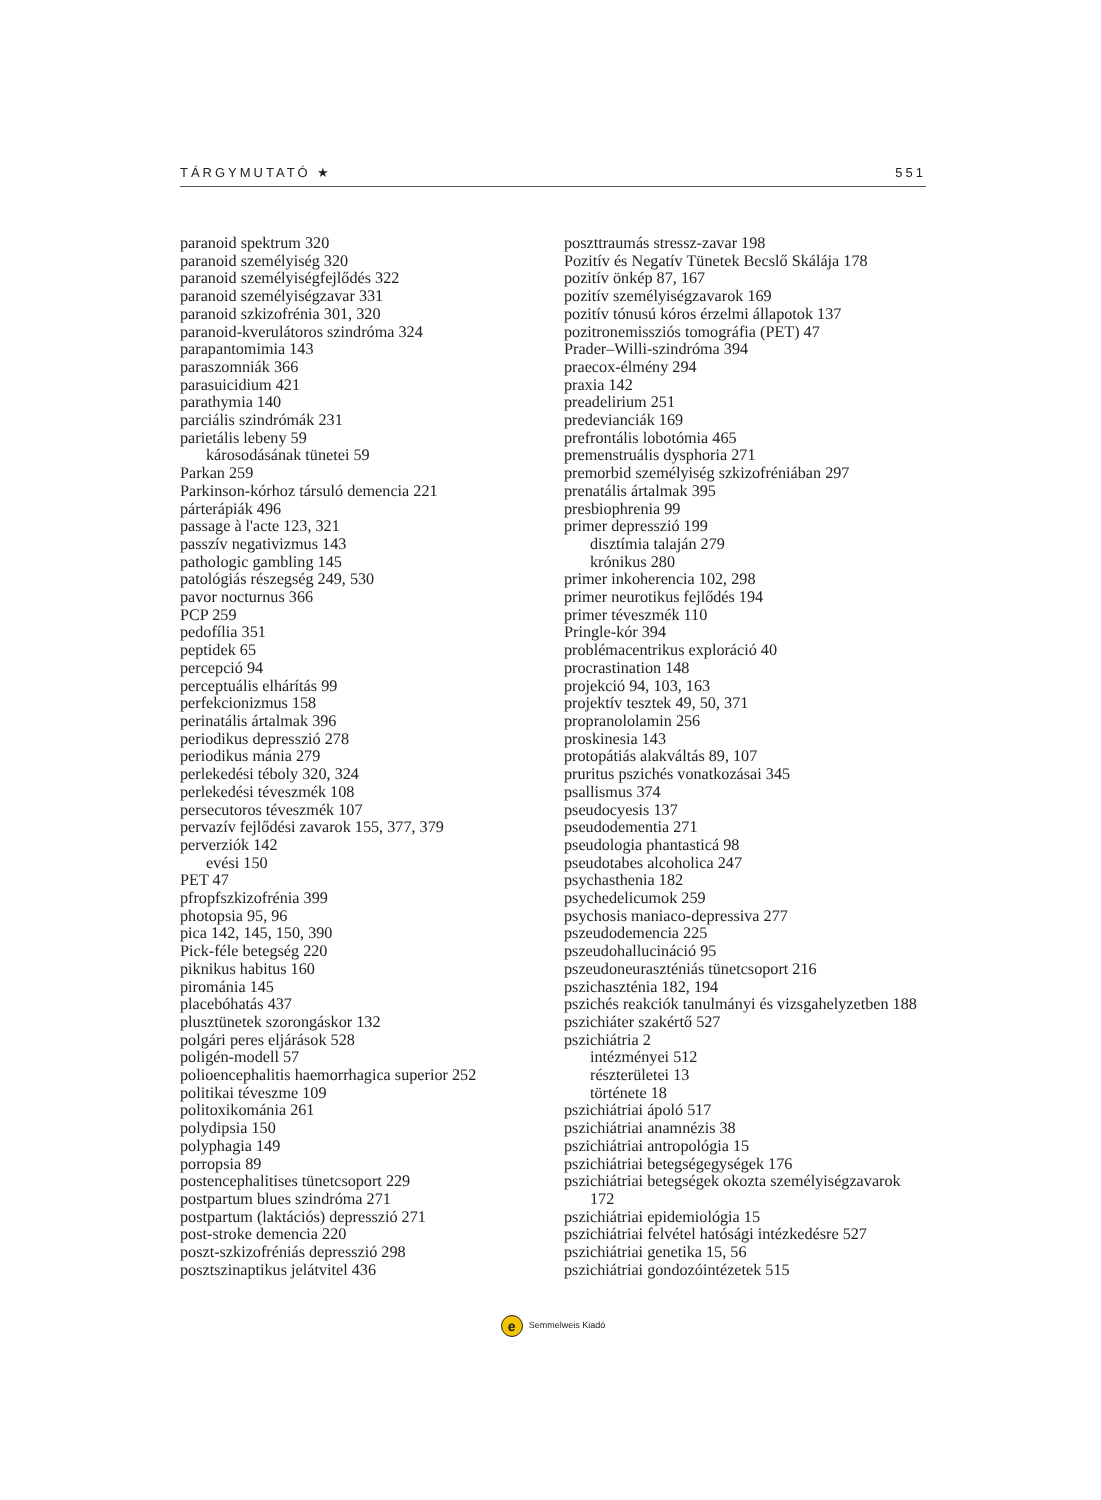TÁRGYMUTATÓ ★ 551
paranoid spektrum 320
paranoid személyiség 320
paranoid személyiségfejlődés 322
paranoid személyiségzavar 331
paranoid szkizofrénia 301, 320
paranoid-kverulátoros szindróma 324
parapantomimia 143
paraszomniák 366
parasuicidium 421
parathymia 140
parciális szindrómák 231
parietális lebeny 59
károsodásának tünetei 59
Parkan 259
Parkinson-kórhoz társuló demencia 221
párterápiák 496
passage à l'acte 123, 321
passzív negativizmus 143
pathologic gambling 145
patológiás részegség 249, 530
pavor nocturnus 366
PCP 259
pedofília 351
peptidek 65
percepció 94
perceptuális elhárítás 99
perfekcionizmus 158
perinatális ártalmak 396
periodikus depresszió 278
periodikus mánia 279
perlekedési téboly 320, 324
perlekedési téveszmék 108
persecutoros téveszmék 107
pervazív fejlődési zavarok 155, 377, 379
perverziók 142
evési 150
PET 47
pfropfszkizofrénia 399
photopsia 95, 96
pica 142, 145, 150, 390
Pick-féle betegség 220
piknikus habitus 160
pirománia 145
placebóhatás 437
plusztünetek szorongáskor 132
polgári peres eljárások 528
poligén-modell 57
polioencephalitis haemorrhagica superior 252
politikai téveszme 109
politoxikománia 261
polydipsia 150
polyphagia 149
porropsia 89
postencephalitises tünetcsoport 229
postpartum blues szindróma 271
postpartum (laktációs) depresszió 271
post-stroke demencia 220
poszt-szkizofréniás depresszió 298
posztszinaptikus jelátvitel 436
poszttraumás stressz-zavar 198
Pozitív és Negatív Tünetek Becslő Skálája 178
pozitív önkép 87, 167
pozitív személyiségzavarok 169
pozitív tónusú kóros érzelmi állapotok 137
pozitronemissziós tomográfia (PET) 47
Prader–Willi-szindróma 394
praecox-élmény 294
praxia 142
preadelirium 251
predevianciák 169
prefrontális lobotómia 465
premenstruális dysphoria 271
premorbid személyiség szkizofréniában 297
prenatális ártalmak 395
presbiophrenia 99
primer depresszió 199
disztímia talaján 279
krónikus 280
primer inkoherencia 102, 298
primer neurotikus fejlődés 194
primer téveszmék 110
Pringle-kór 394
problémacentrikus exploráció 40
procrastination 148
projekció 94, 103, 163
projektív tesztek 49, 50, 371
propranololamin 256
proskinesia 143
protopátiás alakváltás 89, 107
pruritus pszichés vonatkozásai 345
psallismus 374
pseudocyesis 137
pseudodementia 271
pseudologia phantasticá 98
pseudotabes alcoholica 247
psychasthenia 182
psychedelicumok 259
psychosis maniaco-depressiva 277
pszeudodemencia 225
pszeudohallucináció 95
pszeudoneuraszténiás tünetcsoport 216
pszichaszténia 182, 194
pszichés reakciók tanulmányi és vizsgahelyzetben 188
pszichiáter szakértő 527
pszichiátria 2
intézményei 512
részterületei 13
története 18
pszichiátriai ápoló 517
pszichiátriai anamnézis 38
pszichiátriai antropológia 15
pszichiátriai betegségegységek 176
pszichiátriai betegségek okozta személyiségzavarok
172
pszichiátriai epidemiológia 15
pszichiátriai felvétel hatósági intézkedésre 527
pszichiátriai genetika 15, 56
pszichiátriai gondozóintézetek 515
e Semmelweis Kiadó